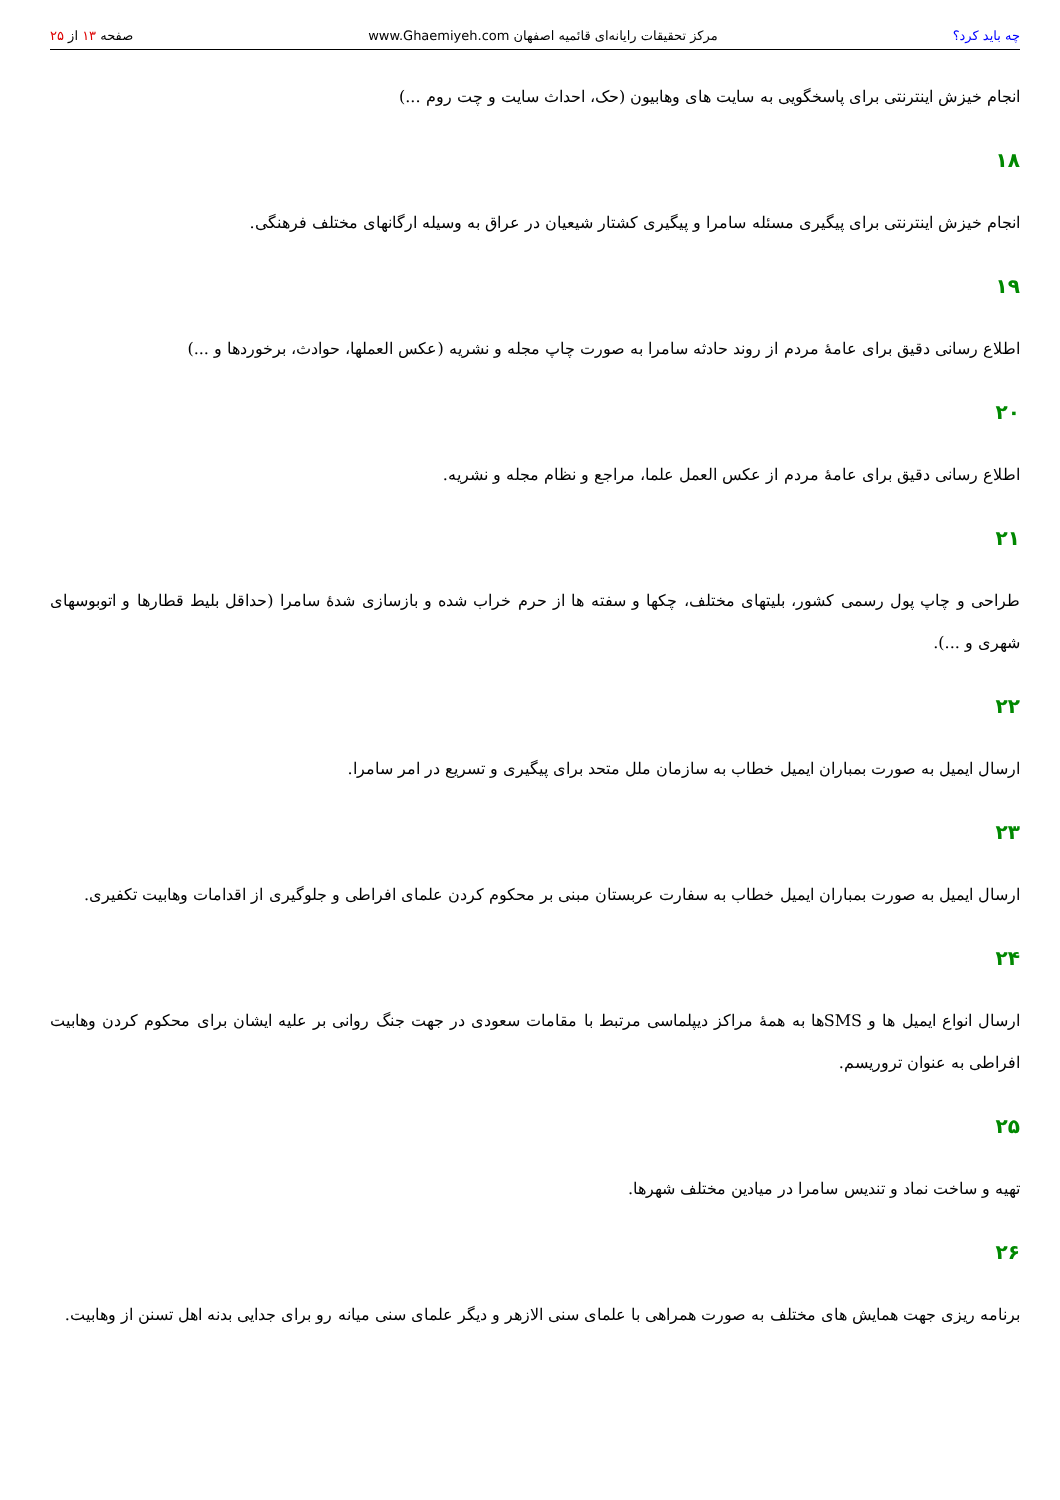چه باید کرد؟ مرکز تحقیقات رایانه‌ای قائمیه اصفهان www.Ghaemiyeh.com صفحه ۱۳ از ۲۵
انجام خیزش اینترنتی برای پاسخگویی به سایت های وهابیون (حک، احداث سایت و چت روم ...)
۱۸
انجام خیزش اینترنتی برای پیگیری مسئله سامرا و پیگیری کشتار شیعیان در عراق به وسیله ارگانهای مختلف فرهنگی.
۱۹
اطلاع رسانی دقیق برای عامهٔ مردم از روند حادثه سامرا به صورت چاپ مجله و نشریه (عکس العملها، حوادث، برخوردها و ...)
۲۰
اطلاع رسانی دقیق برای عامهٔ مردم از عکس العمل علما، مراجع و نظام مجله و نشریه.
۲۱
طراحی و چاپ پول رسمی کشور، بلیتهای مختلف، چکها و سفته ها از حرم خراب شده و بازسازی شدهٔ سامرا (حداقل بلیط قطارها و اتوبوسهای شهری و ...).
۲۲
ارسال ایمیل به صورت بمباران ایمیل خطاب به سازمان ملل متحد برای پیگیری و تسریع در امر سامرا.
۲۳
ارسال ایمیل به صورت بمباران ایمیل خطاب به سفارت عربستان مبنی بر محکوم کردن علمای افراطی و جلوگیری از اقدامات وهابیت تکفیری.
۲۴
ارسال انواع ایمیل ها و SMSها به همهٔ مراکز دیپلماسی مرتبط با مقامات سعودی در جهت جنگ روانی بر علیه ایشان برای محکوم کردن وهابیت افراطی به عنوان تروریسم.
۲۵
تهیه و ساخت نماد و تندیس سامرا در میادین مختلف شهرها.
۲۶
برنامه ریزی جهت همایش های مختلف به صورت همراهی با علمای سنی الازهر و دیگر علمای سنی میانه رو برای جدایی بدنه اهل تسنن از وهابیت.